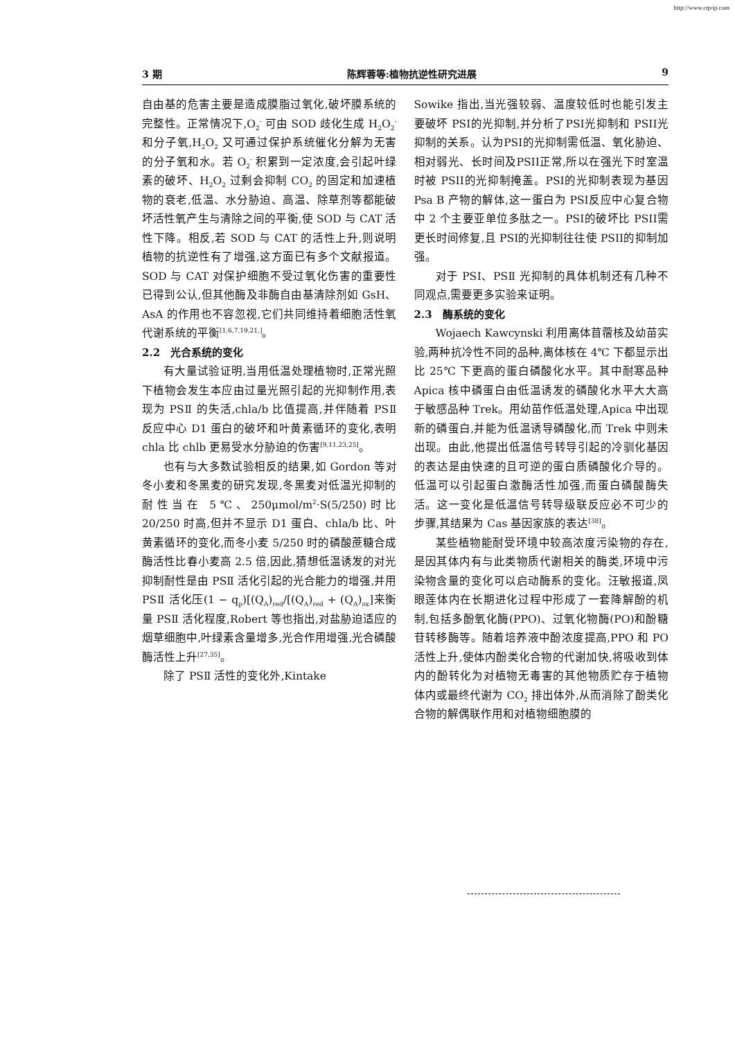http://www.cqvip.com
3 期 陈辉蓉等:植物抗逆性研究进展 9
自由基的危害主要是造成膜脂过氧化,破坏膜系统的完整性。正常情况下,O<sub>2</sub><sup>-</sup> 可由 SOD 歧化生成 H<sub>2</sub>O<sub>2</sub><sup>-</sup> 和分子氧,H<sub>2</sub>O<sub>2</sub> 又可通过保护系统催化分解为无害的分子氧和水。若 O<sub>2</sub><sup>-</sup> 积累到一定浓度,会引起叶绿素的破坏、H<sub>2</sub>O<sub>2</sub> 过剩会抑制 CO<sub>2</sub> 的固定和加速植物的衰老,低温、水分胁迫、高温、除草剂等都能破坏活性氧产生与清除之间的平衡,使 SOD 与 CAT 活性下降。相反,若 SOD 与 CAT 的活性上升,则说明植物的抗逆性有了增强,这方面已有多个文献报道。SOD 与 CAT 对保护细胞不受过氧化伤害的重要性已得到公认,但其他酶及非酶自由基清除剂如 GsH、AsA 的作用也不容忽视,它们共同维持着细胞活性氧代谢系统的平衡<sup>[1,6,7,19,21,]</sup>。
2.2　光合系统的变化
有大量试验证明,当用低温处理植物时,正常光照下植物会发生本应由过量光照引起的光抑制作用,表现为 PSⅡ 的失活,chla/b 比值提高,并伴随着 PSⅡ 反应中心 D1 蛋白的破坏和叶黄素循环的变化,表明 chla 比 chlb 更易受水分胁迫的伤害<sup>[9,11,23,25]</sup>。
也有与大多数试验相反的结果,如 Gordon 等对冬小麦和冬黑麦的研究发现,冬黑麦对低温光抑制的耐性当在 5℃、250μmol/m<sup>2</sup>·S(5/250)时比 20/250 时高,但并不显示 D1 蛋白、chla/b 比、叶黄素循环的变化,而冬小麦 5/250 时的磷酸蔗糖合成酶活性比春小麦高 2.5 倍,因此,猜想低温诱发的对光抑制耐性是由 PSⅡ 活化引起的光合能力的增强,并用 PSⅡ 活化压(1 − q<sub>p</sub>)[(Q<sub>A</sub>)<sub>red</sub>/[(Q<sub>A</sub>)<sub>red</sub> + (Q<sub>A</sub>)<sub>ox</sub>]来衡量 PSⅡ 活化程度,Robert 等也指出,对盐胁迫适应的烟草细胞中,叶绿素含量增多,光合作用增强,光合磷酸酶活性上升<sup>[27,35]</sup>。
除了 PSⅡ 活性的变化外,Kintake
Sowike 指出,当光强较弱、温度较低时也能引发主要破坏 PSI的光抑制,并分析了PSI光抑制和 PSII光抑制的关系。认为PSI的光抑制需低温、氧化胁迫、相对弱光、长时间及PSII正常,所以在强光下时室温时被 PSII的光抑制掩盖。PSI的光抑制表现为基因 Psa B 产物的解体,这一蛋白为 PSI反应中心复合物中 2 个主要亚单位多肽之一。PSI的破坏比 PSII需更长时间修复,且 PSI的光抑制往往使 PSII的抑制加强。
对于 PSⅠ、PSⅡ 光抑制的具体机制还有几种不同观点,需要更多实验来证明。
2.3　酶系统的变化
Wojaech Kawcynski 利用离体苜蓿核及幼苗实验,两种抗冷性不同的品种,离体核在 4℃ 下都显示出比 25℃ 下更高的蛋白磷酸化水平。其中耐寒品种 Apica 核中磷蛋白由低温诱发的磷酸化水平大大高于敏感品种 Trek。用幼苗作低温处理,Apica 中出现新的磷蛋白,并能为低温诱导磷酸化,而 Trek 中则未出现。由此,他提出低温信号转导引起的冷驯化基因的表达是由快速的且可逆的蛋白质磷酸化介导的。低温可以引起蛋白激酶活性加强,而蛋白磷酸酶失活。这一变化是低温信号转导级联反应必不可少的步骤,其结果为 Cas 基因家族的表达<sup>[38]</sup>。
某些植物能耐受环境中较高浓度污染物的存在,是因其体内有与此类物质代谢相关的酶类,环境中污染物含量的变化可以启动酶系的变化。汪敏报道,凤眼莲体内在长期进化过程中形成了一套降解酚的机制,包括多酚氧化酶(PPO)、过氧化物酶(PO)和酚糖苷转移酶等。随着培养液中酚浓度提高,PPO 和 PO 活性上升,使体内酚类化合物的代谢加快,将吸收到体内的酚转化为对植物无毒害的其他物质贮存于植物体内或最终代谢为 CO<sub>2</sub> 排出体外,从而消除了酚类化合物的解偶联作用和对植物细胞膜的